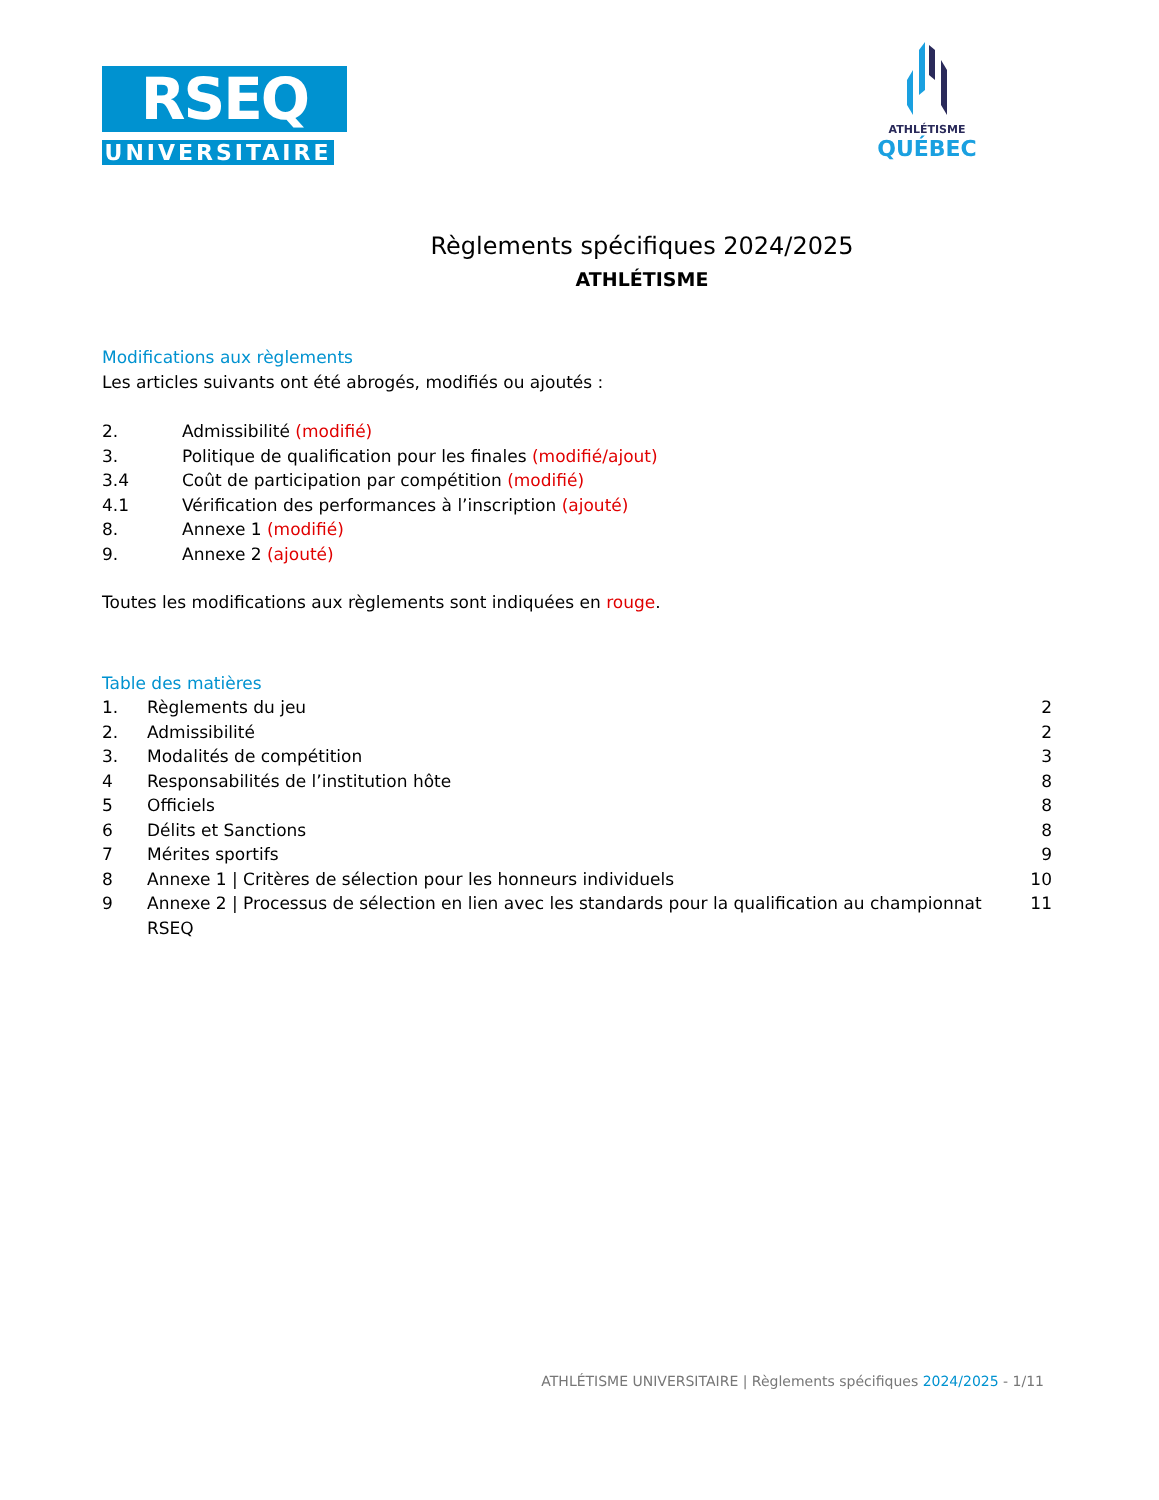RSEQ
UNIVERSITAIRE
ATHLÉTISME
QUÉBEC
Règlements spécifiques 2024/2025
ATHLÉTISME
Modifications aux règlements
Les articles suivants ont été abrogés, modifiés ou ajoutés :
2. Admissibilité (modifié)
3. Politique de qualification pour les finales (modifié/ajout)
3.4 Coût de participation par compétition (modifié)
4.1 Vérification des performances à l’inscription (ajouté)
8. Annexe 1 (modifié)
9. Annexe 2 (ajouté)
Toutes les modifications aux règlements sont indiquées en rouge.
Table des matières
1. Règlements du jeu 2
2. Admissibilité 2
3. Modalités de compétition 3
4 Responsabilités de l’institution hôte 8
5 Officiels 8
6 Délits et Sanctions 8
7 Mérites sportifs 9
8 Annexe 1 | Critères de sélection pour les honneurs individuels 10
9 Annexe 2 | Processus de sélection en lien avec les standards pour la qualification au championnat RSEQ 11
ATHLÉTISME UNIVERSITAIRE | Règlements spécifiques 2024/2025 - 1/11